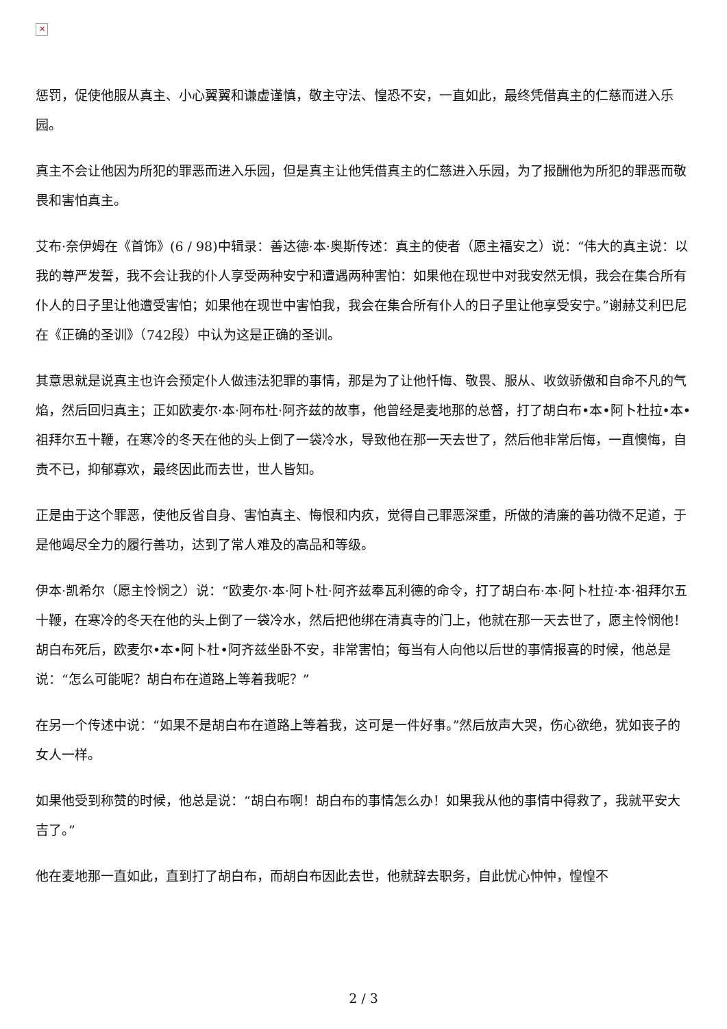✕
惩罚，促使他服从真主、小心翼翼和谦虚谨慎，敬主守法、惶恐不安，一直如此，最终凭借真主的仁慈而进入乐园。
真主不会让他因为所犯的罪恶而进入乐园，但是真主让他凭借真主的仁慈进入乐园，为了报酬他为所犯的罪恶而敬畏和害怕真主。
艾布·奈伊姆在《首饰》(6 / 98)中辑录：善达德·本·奥斯传述：真主的使者（愿主福安之）说：“伟大的真主说：以我的尊严发誓，我不会让我的仆人享受两种安宁和遭遇两种害怕：如果他在现世中对我安然无惧，我会在集合所有仆人的日子里让他遭受害怕；如果他在现世中害怕我，我会在集合所有仆人的日子里让他享受安宁。”谢赫艾利巴尼在《正确的圣训》（742段）中认为这是正确的圣训。
其意思就是说真主也许会预定仆人做违法犯罪的事情，那是为了让他忏悔、敬畏、服从、收敛骄傲和自命不凡的气焰，然后回归真主；正如欧麦尔·本·阿布杜·阿齐兹的故事，他曾经是麦地那的总督，打了胡白布•本•阿卜杜拉•本•祖拜尔五十鞭，在寒冷的冬天在他的头上倒了一袋冷水，导致他在那一天去世了，然后他非常后悔，一直懊悔，自责不已，抑郁寡欢，最终因此而去世，世人皆知。
正是由于这个罪恶，使他反省自身、害怕真主、悔恨和内疚，觉得自己罪恶深重，所做的清廉的善功微不足道，于是他竭尽全力的履行善功，达到了常人难及的高品和等级。
伊本·凯希尔（愿主怜悯之）说：“欧麦尔·本·阿卜杜·阿齐兹奉瓦利德的命令，打了胡白布·本·阿卜杜拉·本·祖拜尔五十鞭，在寒冷的冬天在他的头上倒了一袋冷水，然后把他绑在清真寺的门上，他就在那一天去世了，愿主怜悯他！胡白布死后，欧麦尔•本•阿卜杜•阿齐兹坐卧不安，非常害怕；每当有人向他以后世的事情报喜的时候，他总是说：“怎么可能呢？胡白布在道路上等着我呢？”
在另一个传述中说：“如果不是胡白布在道路上等着我，这可是一件好事。”然后放声大哭，伤心欲绝，犹如丧子的女人一样。
如果他受到称赞的时候，他总是说：“胡白布啊！胡白布的事情怎么办！如果我从他的事情中得救了，我就平安大吉了。”
他在麦地那一直如此，直到打了胡白布，而胡白布因此去世，他就辞去职务，自此忧心忡忡，惶惶不
2 / 3